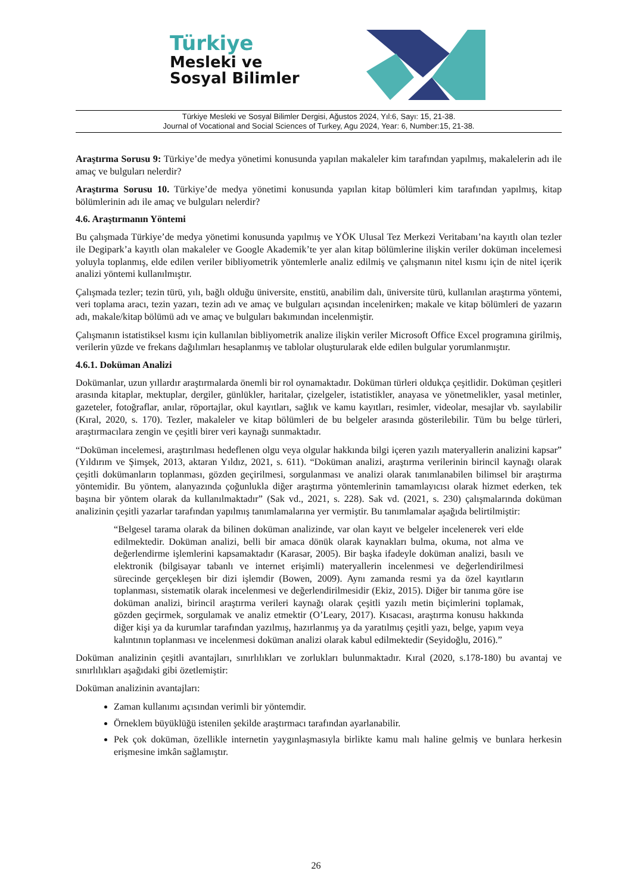Türkiye
Mesleki ve
Sosyal Bilimler
Türkiye Mesleki ve Sosyal Bilimler Dergisi, Ağustos 2024, Yıl:6, Sayı: 15, 21-38.
Journal of Vocational and Social Sciences of Turkey, Agu 2024, Year: 6, Number:15, 21-38.
Araştırma Sorusu 9: Türkiye’de medya yönetimi konusunda yapılan makaleler kim tarafından yapılmış, makalelerin adı ile amaç ve bulguları nelerdir?
Araştırma Sorusu 10. Türkiye’de medya yönetimi konusunda yapılan kitap bölümleri kim tarafından yapılmış, kitap bölümlerinin adı ile amaç ve bulguları nelerdir?
4.6. Araştırmanın Yöntemi
Bu çalışmada Türkiye’de medya yönetimi konusunda yapılmış ve YÖK Ulusal Tez Merkezi Veritabanı’na kayıtlı olan tezler ile Degipark’a kayıtlı olan makaleler ve Google Akademik’te yer alan kitap bölümlerine ilişkin veriler doküman incelemesi yoluyla toplanmış, elde edilen veriler bibliyometrik yöntemlerle analiz edilmiş ve çalışmanın nitel kısmı için de nitel içerik analizi yöntemi kullanılmıştır.
Çalışmada tezler; tezin türü, yılı, bağlı olduğu üniversite, enstitü, anabilim dalı, üniversite türü, kullanılan araştırma yöntemi, veri toplama aracı, tezin yazarı, tezin adı ve amaç ve bulguları açısından incelenirken; makale ve kitap bölümleri de yazarın adı, makale/kitap bölümü adı ve amaç ve bulguları bakımından incelenmiştir.
Çalışmanın istatistiksel kısmı için kullanılan bibliyometrik analize ilişkin veriler Microsoft Office Excel programına girilmiş, verilerin yüzde ve frekans dağılımları hesaplanmış ve tablolar oluşturularak elde edilen bulgular yorumlanmıştır.
4.6.1. Doküman Analizi
Dokümanlar, uzun yıllardır araştırmalarda önemli bir rol oynamaktadır. Doküman türleri oldukça çeşitlidir. Doküman çeşitleri arasında kitaplar, mektuplar, dergiler, günlükler, haritalar, çizelgeler, istatistikler, anayasa ve yönetmelikler, yasal metinler, gazeteler, fotoğraflar, anılar, röportajlar, okul kayıtları, sağlık ve kamu kayıtları, resimler, videolar, mesajlar vb. sayılabilir (Kıral, 2020, s. 170). Tezler, makaleler ve kitap bölümleri de bu belgeler arasında gösterilebilir. Tüm bu belge türleri, araştırmacılara zengin ve çeşitli birer veri kaynağı sunmaktadır.
“Doküman incelemesi, araştırılması hedeflenen olgu veya olgular hakkında bilgi içeren yazılı materyallerin analizini kapsar” (Yıldırım ve Şimşek, 2013, aktaran Yıldız, 2021, s. 611). “Doküman analizi, araştırma verilerinin birincil kaynağı olarak çeşitli dokümanların toplanması, gözden geçirilmesi, sorgulanması ve analizi olarak tanımlanabilen bilimsel bir araştırma yöntemidir. Bu yöntem, alanyazında çoğunlukla diğer araştırma yöntemlerinin tamamlayıcısı olarak hizmet ederken, tek başına bir yöntem olarak da kullanılmaktadır” (Sak vd., 2021, s. 228). Sak vd. (2021, s. 230) çalışmalarında doküman analizinin çeşitli yazarlar tarafından yapılmış tanımlamalarına yer vermiştir. Bu tanımlamalar aşağıda belirtilmiştir:
“Belgesel tarama olarak da bilinen doküman analizinde, var olan kayıt ve belgeler incelenerek veri elde edilmektedir. Doküman analizi, belli bir amaca dönük olarak kaynakları bulma, okuma, not alma ve değerlendirme işlemlerini kapsamaktadır (Karasar, 2005). Bir başka ifadeyle doküman analizi, basılı ve elektronik (bilgisayar tabanlı ve internet erişimli) materyallerin incelenmesi ve değerlendirilmesi sürecinde gerçekleşen bir dizi işlemdir (Bowen, 2009). Aynı zamanda resmi ya da özel kayıtların toplanması, sistematik olarak incelenmesi ve değerlendirilmesidir (Ekiz, 2015). Diğer bir tanıma göre ise doküman analizi, birincil araştırma verileri kaynağı olarak çeşitli yazılı metin biçimlerini toplamak, gözden geçirmek, sorgulamak ve analiz etmektir (O’Leary, 2017). Kısacası, araştırma konusu hakkında diğer kişi ya da kurumlar tarafından yazılmış, hazırlanmış ya da yaratılmış çeşitli yazı, belge, yapım veya kalıntının toplanması ve incelenmesi doküman analizi olarak kabul edilmektedir (Seyidoğlu, 2016).”
Doküman analizinin çeşitli avantajları, sınırlılıkları ve zorlukları bulunmaktadır. Kıral (2020, s.178-180) bu avantaj ve sınırlılıkları aşağıdaki gibi özetlemiştir:
Doküman analizinin avantajları:
Zaman kullanımı açısından verimli bir yöntemdir.
Örneklem büyüklüğü istenilen şekilde araştırmacı tarafından ayarlanabilir.
Pek çok doküman, özellikle internetin yaygınlaşmasıyla birlikte kamu malı haline gelmiş ve bunlara herkesin erişmesine imkân sağlamıştır.
26